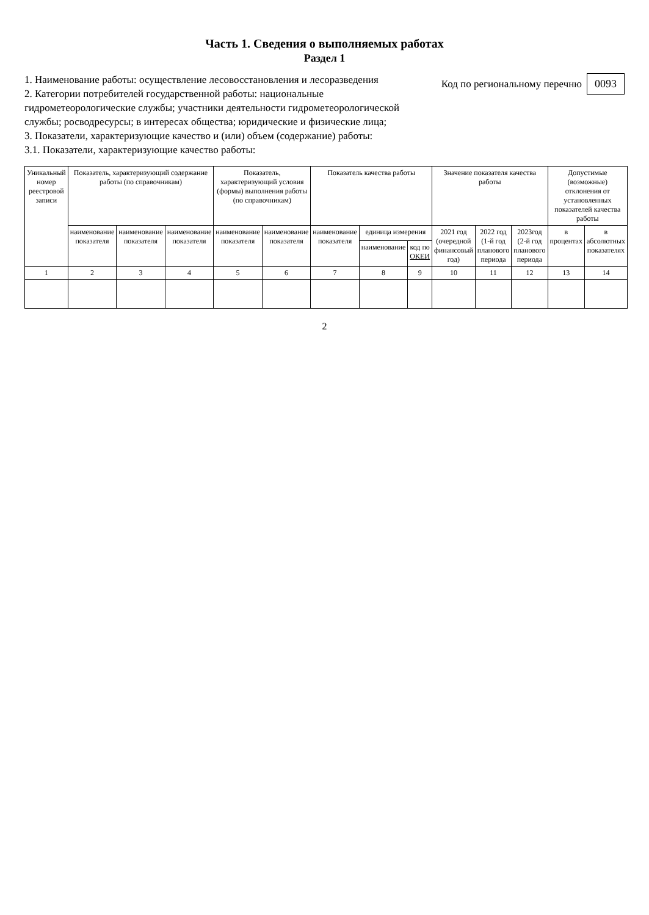Часть 1. Сведения о выполняемых работах
Раздел 1
1. Наименование работы: осуществление лесовосстановления и лесоразведения
2. Категории потребителей государственной работы: национальные гидрометеорологические службы; участники деятельности гидрометеорологической службы; росводресурсы; в интересах общества; юридические и физические лица;
3. Показатели, характеризующие качество и (или) объем (содержание) работы:
3.1. Показатели, характеризующие качество работы:
Код по региональному перечню 0093
| Уникальный номер реестровой записи | Показатель, характеризующий содержание работы (по справочникам) | | | Показатель, характеризующий условия (формы) выполнения работы (по справочникам) | | Показатель качества работы | | | Значение показателя качества работы | | | Допустимые (возможные) отклонения от установленных показателей качества работы | |
| --- | --- | --- | --- | --- | --- | --- | --- | --- | --- | --- | --- | --- | --- |
| | наименование показателя | наименование показателя | наименование показателя | наименование показателя | наименование показателя | наименование показателя | единица измерения | | 2021 год (очередной финансовый год) | 2022 год (1-й год планового периода | 2023год (2-й год планового периода | в процентах | в абсолютных показателях |
| | | | | | | | наименование | код по ОКЕИ | | | | | |
| 1 | 2 | 3 | 4 | 5 | 6 | 7 | 8 | 9 | 10 | 11 | 12 | 13 | 14 |
2